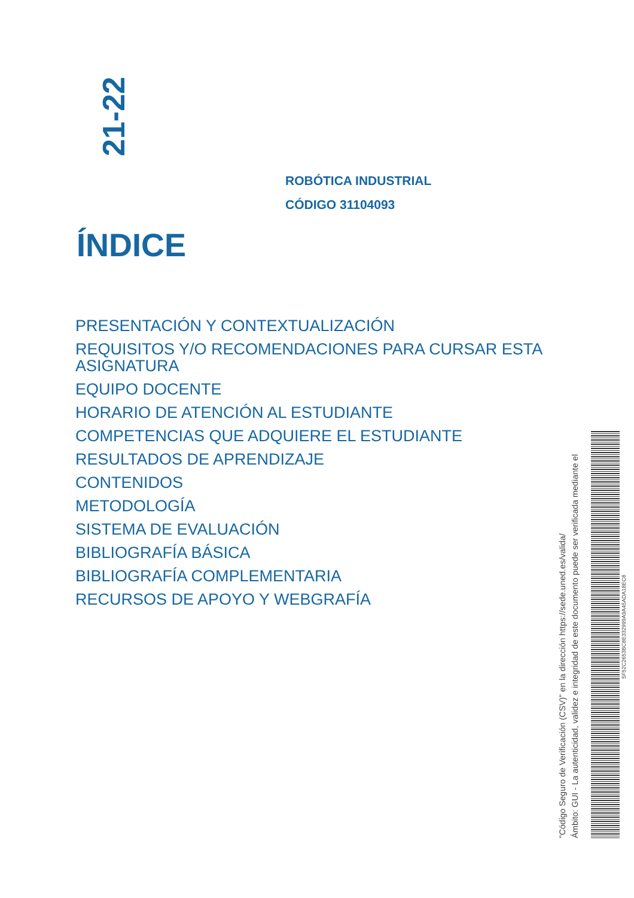21-22
ROBÓTICA INDUSTRIAL
CÓDIGO 31104093
ÍNDICE
PRESENTACIÓN Y CONTEXTUALIZACIÓN
REQUISITOS Y/O RECOMENDACIONES PARA CURSAR ESTA ASIGNATURA
EQUIPO DOCENTE
HORARIO DE ATENCIÓN AL ESTUDIANTE
COMPETENCIAS QUE ADQUIERE EL ESTUDIANTE
RESULTADOS DE APRENDIZAJE
CONTENIDOS
METODOLOGÍA
SISTEMA DE EVALUACIÓN
BIBLIOGRAFÍA BÁSICA
BIBLIOGRAFÍA COMPLEMENTARIA
RECURSOS DE APOYO Y WEBGRAFÍA
"Código Seguro de Verificación (CSV)" en la dirección https://sede.uned.es/valida/
Ámbito: GUI - La autenticidad, validez e integridad de este documento puede ser verificada mediante el
5F52C2653BC8E332999A9A45ADA18EC8